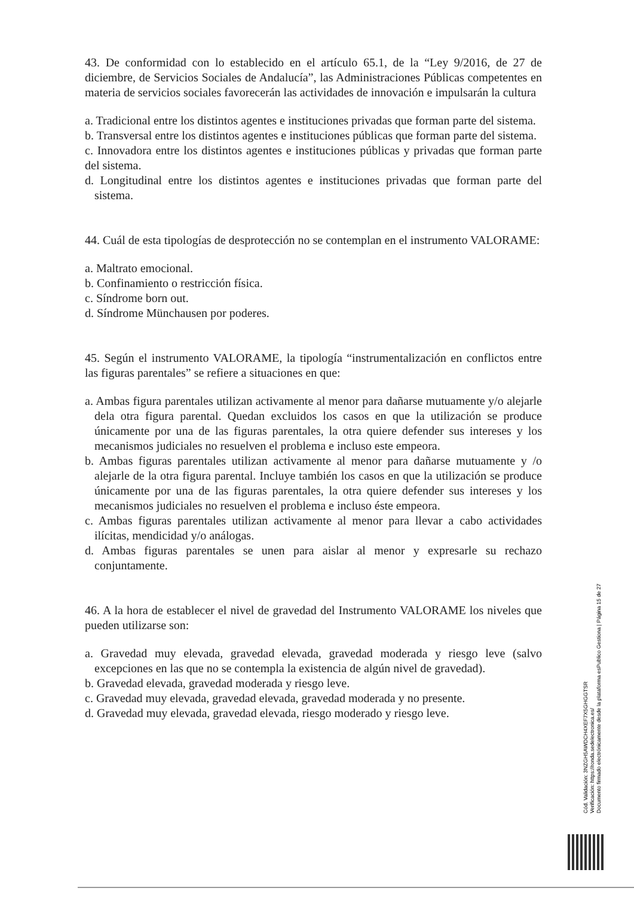43. De conformidad con lo establecido en el artículo 65.1, de la “Ley 9/2016, de 27 de diciembre, de Servicios Sociales de Andalucía”, las Administraciones Públicas competentes en materia de servicios sociales favorecerán las actividades de innovación e impulsarán la cultura
a. Tradicional entre los distintos agentes e instituciones privadas que forman parte del sistema.
b. Transversal entre los distintos agentes e instituciones públicas que forman parte del sistema.
c. Innovadora entre los distintos agentes e instituciones públicas y privadas que forman parte del sistema.
d. Longitudinal entre los distintos agentes e instituciones privadas que forman parte del sistema.
44. Cuál de esta tipologías de desprotección no se contemplan en el instrumento VALORAME:
a. Maltrato emocional.
b. Confinamiento o restricción física.
c. Síndrome born out.
d. Síndrome Münchausen por poderes.
45. Según el instrumento VALORAME, la tipología “instrumentalización en conflictos entre las figuras parentales” se refiere a situaciones en que:
a. Ambas figura parentales utilizan activamente al menor para dañarse mutuamente y/o alejarle dela otra figura parental. Quedan excluidos los casos en que la utilización se produce únicamente por una de las figuras parentales, la otra quiere defender sus intereses y los mecanismos judiciales no resuelven el problema e incluso este empeora.
b. Ambas figuras parentales utilizan activamente al menor para dañarse mutuamente y /o alejarle de la otra figura parental. Incluye también los casos en que la utilización se produce únicamente por una de las figuras parentales, la otra quiere defender sus intereses y los mecanismos judiciales no resuelven el problema e incluso éste empeora.
c. Ambas figuras parentales utilizan activamente al menor para llevar a cabo actividades ilícitas, mendicidad y/o análogas.
d. Ambas figuras parentales se unen para aislar al menor y expresarle su rechazo conjuntamente.
46. A la hora de establecer el nivel de gravedad del Instrumento VALORAME los niveles que pueden utilizarse son:
a. Gravedad muy elevada, gravedad elevada, gravedad moderada y riesgo leve (salvo excepciones en las que no se contempla la existencia de algún nivel de gravedad).
b. Gravedad elevada, gravedad moderada y riesgo leve.
c. Gravedad muy elevada, gravedad elevada, gravedad moderada y no presente.
d. Gravedad muy elevada, gravedad elevada, riesgo moderado y riesgo leve.
Cód. Validación: 3NZGH5AWDCH4XEF7X5GHGGTSR
Verificación: https://ronda.sedelectronica.es/
Documento firmado electrónicamente desde la plataforma esPublico Gestiona | Página 15 de 27